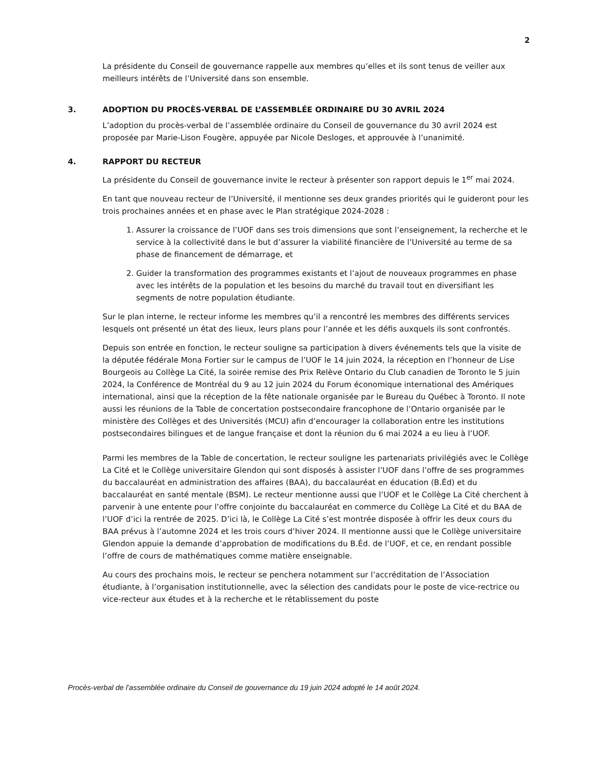2
La présidente du Conseil de gouvernance rappelle aux membres qu’elles et ils sont tenus de veiller aux meilleurs intérêts de l’Université dans son ensemble.
3. ADOPTION DU PROCÈS-VERBAL DE L’ASSEMBLÉE ORDINAIRE DU 30 AVRIL 2024
L’adoption du procès-verbal de l’assemblée ordinaire du Conseil de gouvernance du 30 avril 2024 est proposée par Marie-Lison Fougère, appuyée par Nicole Desloges, et approuvée à l’unanimité.
4. RAPPORT DU RECTEUR
La présidente du Conseil de gouvernance invite le recteur à présenter son rapport depuis le 1<sup>er</sup> mai 2024.
En tant que nouveau recteur de l’Université, il mentionne ses deux grandes priorités qui le guideront pour les trois prochaines années et en phase avec le Plan stratégique 2024-2028 :
1. Assurer la croissance de l’UOF dans ses trois dimensions que sont l’enseignement, la recherche et le service à la collectivité dans le but d’assurer la viabilité financière de l’Université au terme de sa phase de financement de démarrage, et
2. Guider la transformation des programmes existants et l’ajout de nouveaux programmes en phase avec les intérêts de la population et les besoins du marché du travail tout en diversifiant les segments de notre population étudiante.
Sur le plan interne, le recteur informe les membres qu’il a rencontré les membres des différents services lesquels ont présenté un état des lieux, leurs plans pour l’année et les défis auxquels ils sont confrontés.
Depuis son entrée en fonction, le recteur souligne sa participation à divers événements tels que la visite de la députée fédérale Mona Fortier sur le campus de l’UOF le 14 juin 2024, la réception en l’honneur de Lise Bourgeois au Collège La Cité, la soirée remise des Prix Relève Ontario du Club canadien de Toronto le 5 juin 2024, la Conférence de Montréal du 9 au 12 juin 2024 du Forum économique international des Amériques international, ainsi que la réception de la fête nationale organisée par le Bureau du Québec à Toronto. Il note aussi les réunions de la Table de concertation postsecondaire francophone de l’Ontario organisée par le ministère des Collèges et des Universités (MCU) afin d’encourager la collaboration entre les institutions postsecondaires bilingues et de langue française et dont la réunion du 6 mai 2024 a eu lieu à l’UOF.
Parmi les membres de la Table de concertation, le recteur souligne les partenariats privilégiés avec le Collège La Cité et le Collège universitaire Glendon qui sont disposés à assister l’UOF dans l’offre de ses programmes du baccalauréat en administration des affaires (BAA), du baccalauréat en éducation (B.Éd) et du baccalauréat en santé mentale (BSM). Le recteur mentionne aussi que l’UOF et le Collège La Cité cherchent à parvenir à une entente pour l’offre conjointe du baccalauréat en commerce du Collège La Cité et du BAA de l’UOF d’ici la rentrée de 2025. D’ici là, le Collège La Cité s’est montrée disposée à offrir les deux cours du BAA prévus à l’automne 2024 et les trois cours d’hiver 2024. Il mentionne aussi que le Collège universitaire Glendon appuie la demande d’approbation de modifications du B.Éd. de l’UOF, et ce, en rendant possible l’offre de cours de mathématiques comme matière enseignable.
Au cours des prochains mois, le recteur se penchera notamment sur l’accréditation de l’Association étudiante, à l’organisation institutionnelle, avec la sélection des candidats pour le poste de vice-rectrice ou vice-recteur aux études et à la recherche et le rétablissement du poste
Procès-verbal de l’assemblée ordinaire du Conseil de gouvernance du 19 juin 2024 adopté le 14 août 2024.